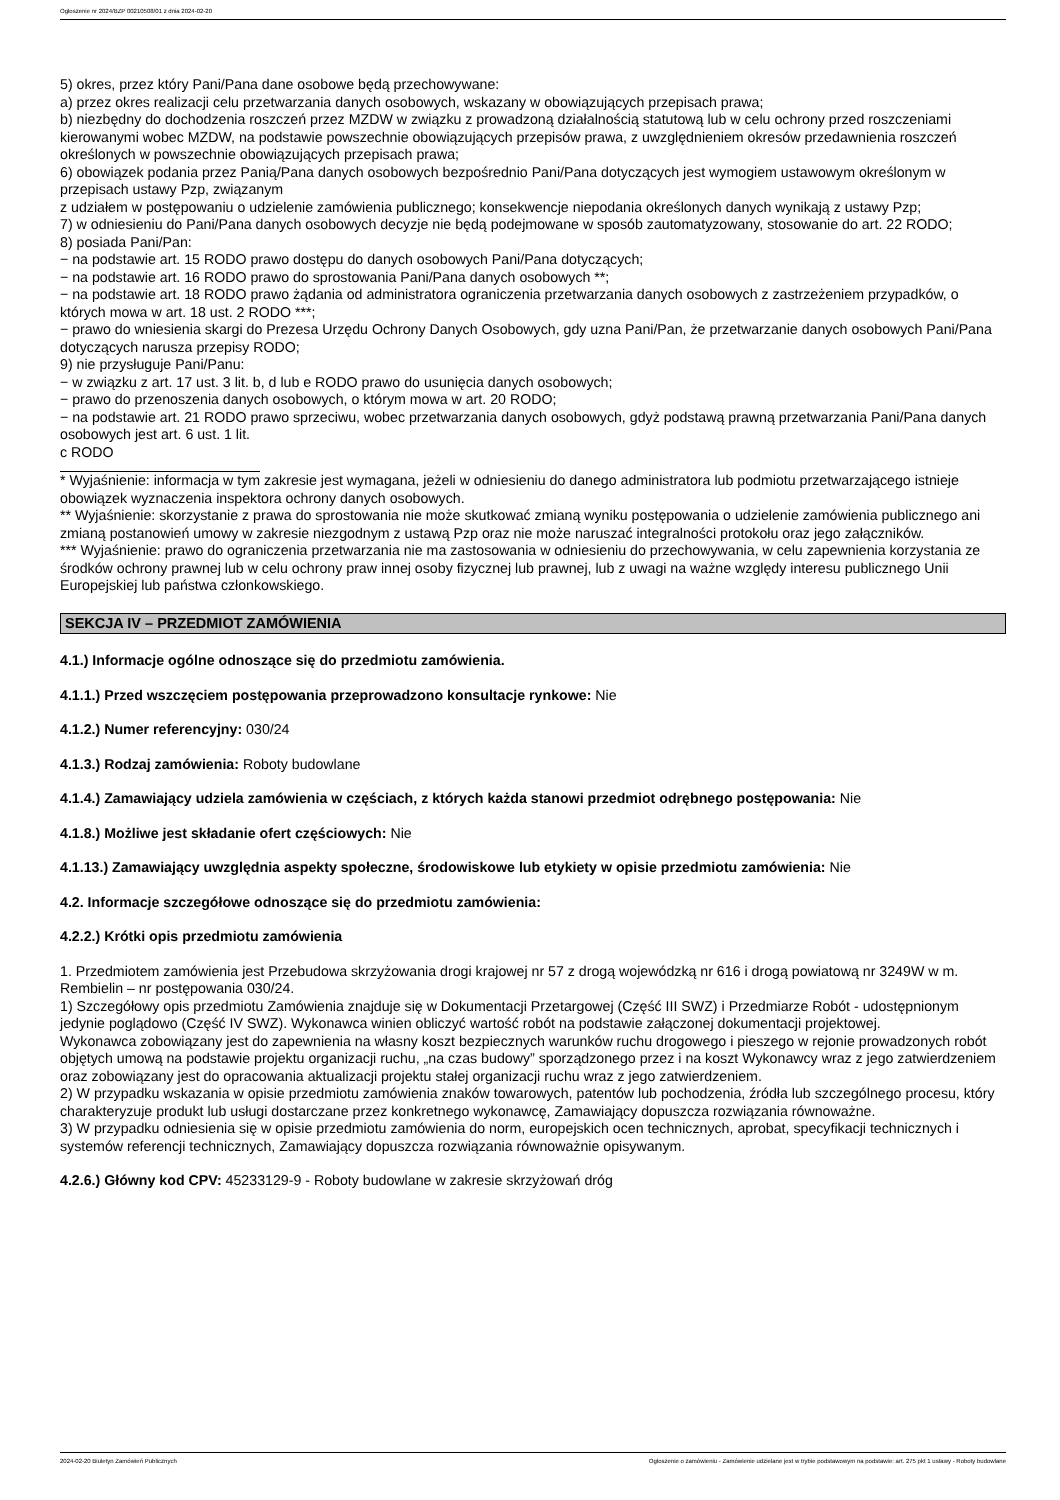Ogłoszenie nr 2024/BZP 00210508/01 z dnia 2024-02-20
5) okres, przez który Pani/Pana dane osobowe będą przechowywane:
a) przez okres realizacji celu przetwarzania danych osobowych, wskazany w obowiązujących przepisach prawa;
b) niezbędny do dochodzenia roszczeń przez MZDW w związku z prowadzoną działalnością statutową lub w celu ochrony przed roszczeniami kierowanymi wobec MZDW, na podstawie powszechnie obowiązujących przepisów prawa, z uwzględnieniem okresów przedawnienia roszczeń określonych w powszechnie obowiązujących przepisach prawa;
6) obowiązek podania przez Panią/Pana danych osobowych bezpośrednio Pani/Pana dotyczących jest wymogiem ustawowym określonym w przepisach ustawy Pzp, związanym
z udziałem w postępowaniu o udzielenie zamówienia publicznego; konsekwencje niepodania określonych danych wynikają z ustawy Pzp;
7) w odniesieniu do Pani/Pana danych osobowych decyzje nie będą podejmowane w sposób zautomatyzowany, stosowanie do art. 22 RODO;
8) posiada Pani/Pan:
− na podstawie art. 15 RODO prawo dostępu do danych osobowych Pani/Pana dotyczących;
− na podstawie art. 16 RODO prawo do sprostowania Pani/Pana danych osobowych **;
− na podstawie art. 18 RODO prawo żądania od administratora ograniczenia przetwarzania danych osobowych z zastrzeżeniem przypadków, o których mowa w art. 18 ust. 2 RODO ***;
− prawo do wniesienia skargi do Prezesa Urzędu Ochrony Danych Osobowych, gdy uzna Pani/Pan, że przetwarzanie danych osobowych Pani/Pana dotyczących narusza przepisy RODO;
9) nie przysługuje Pani/Panu:
− w związku z art. 17 ust. 3 lit. b, d lub e RODO prawo do usunięcia danych osobowych;
− prawo do przenoszenia danych osobowych, o którym mowa w art. 20 RODO;
− na podstawie art. 21 RODO prawo sprzeciwu, wobec przetwarzania danych osobowych, gdyż podstawą prawną przetwarzania Pani/Pana danych osobowych jest art. 6 ust. 1 lit.
c RODO
* Wyjaśnienie: informacja w tym zakresie jest wymagana, jeżeli w odniesieniu do danego administratora lub podmiotu przetwarzającego istnieje obowiązek wyznaczenia inspektora ochrony danych osobowych.
** Wyjaśnienie: skorzystanie z prawa do sprostowania nie może skutkować zmianą wyniku postępowania o udzielenie zamówienia publicznego ani zmianą postanowień umowy w zakresie niezgodnym z ustawą Pzp oraz nie może naruszać integralności protokołu oraz jego załączników.
*** Wyjaśnienie: prawo do ograniczenia przetwarzania nie ma zastosowania w odniesieniu do przechowywania, w celu zapewnienia korzystania ze środków ochrony prawnej lub w celu ochrony praw innej osoby fizycznej lub prawnej, lub z uwagi na ważne względy interesu publicznego Unii Europejskiej lub państwa członkowskiego.
SEKCJA IV – PRZEDMIOT ZAMÓWIENIA
4.1.) Informacje ogólne odnoszące się do przedmiotu zamówienia.
4.1.1.) Przed wszczęciem postępowania przeprowadzono konsultacje rynkowe: Nie
4.1.2.) Numer referencyjny: 030/24
4.1.3.) Rodzaj zamówienia: Roboty budowlane
4.1.4.) Zamawiający udziela zamówienia w częściach, z których każda stanowi przedmiot odrębnego postępowania: Nie
4.1.8.) Możliwe jest składanie ofert częściowych: Nie
4.1.13.) Zamawiający uwzględnia aspekty społeczne, środowiskowe lub etykiety w opisie przedmiotu zamówienia: Nie
4.2. Informacje szczegółowe odnoszące się do przedmiotu zamówienia:
4.2.2.) Krótki opis przedmiotu zamówienia
1. Przedmiotem zamówienia jest Przebudowa skrzyżowania drogi krajowej nr 57 z drogą wojewódzką nr 616 i drogą powiatową nr 3249W w m. Rembielin – nr postępowania 030/24.
1) Szczegółowy opis przedmiotu Zamówienia znajduje się w Dokumentacji Przetargowej (Część III SWZ) i Przedmiarze Robót - udostępnionym jedynie poglądowo (Część IV SWZ). Wykonawca winien obliczyć wartość robót na podstawie załączonej dokumentacji projektowej.
Wykonawca zobowiązany jest do zapewnienia na własny koszt bezpiecznych warunków ruchu drogowego i pieszego w rejonie prowadzonych robót objętych umową na podstawie projektu organizacji ruchu, „na czas budowy” sporządzonego przez i na koszt Wykonawcy wraz z jego zatwierdzeniem oraz zobowiązany jest do opracowania aktualizacji projektu stałej organizacji ruchu wraz z jego zatwierdzeniem.
2) W przypadku wskazania w opisie przedmiotu zamówienia znaków towarowych, patentów lub pochodzenia, źródła lub szczególnego procesu, który charakteryzuje produkt lub usługi dostarczane przez konkretnego wykonawcę, Zamawiający dopuszcza rozwiązania równoważne.
3) W przypadku odniesienia się w opisie przedmiotu zamówienia do norm, europejskich ocen technicznych, aprobat, specyfikacji technicznych i systemów referencji technicznych, Zamawiający dopuszcza rozwiązania równoważnie opisywanym.
4.2.6.) Główny kod CPV: 45233129-9 - Roboty budowlane w zakresie skrzyżowań dróg
2024-02-20 Biuletyn Zamówień Publicznych Ogłoszenie o zamówieniu - Zamówienie udzielane jest w trybie podstawowym na podstawie: art. 275 pkt 1 ustawy - Roboty budowlane